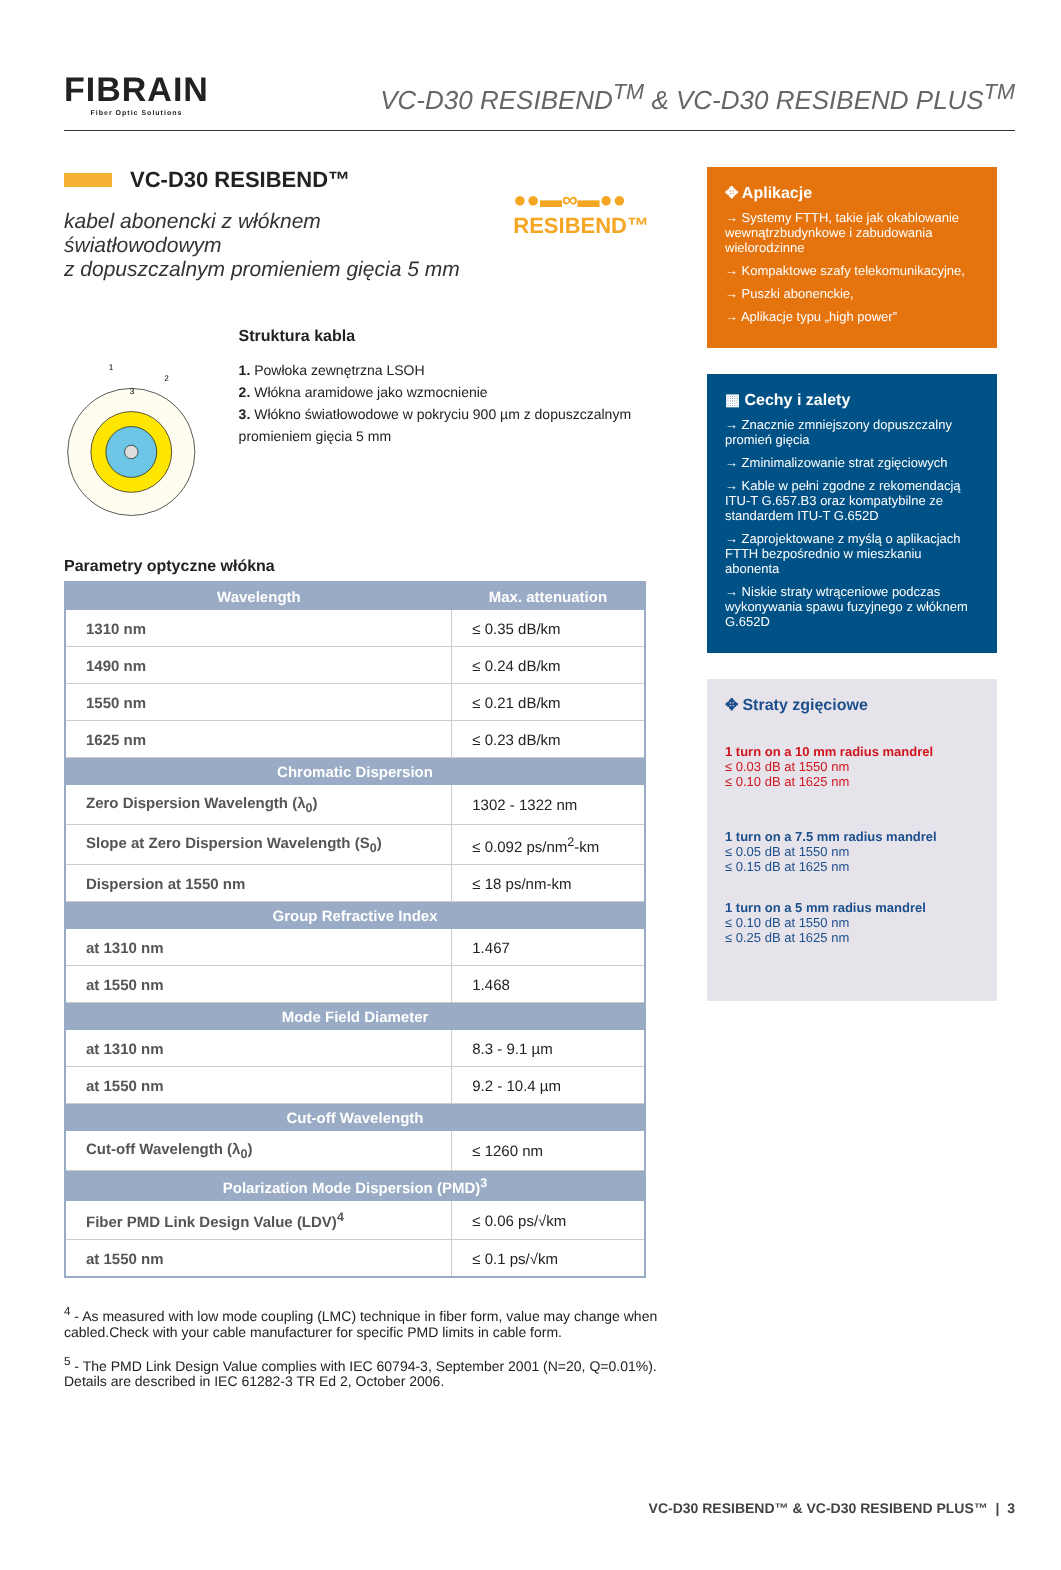FIBRAIN
Fiber Optic Solutions
VC-D30 RESIBEND<sup>TM</sup> & VC-D30 RESIBEND PLUS<sup>TM</sup>
VC-D30 RESIBEND™
kabel abonencki z włóknem światłowodowym
z dopuszczalnym promieniem gięcia 5 mm
●●▬∞▬●●
RESIBEND™
1
3
2
Struktura kabla
1. Powłoka zewnętrzna LSOH
2. Włókna aramidowe jako wzmocnienie
3. Włókno światłowodowe w pokryciu 900 µm z dopuszczalnym promieniem gięcia 5 mm
Parametry optyczne włókna
| Wavelength | Max. attenuation |
| --- | --- |
| 1310 nm | ≤ 0.35 dB/km |
| 1490 nm | ≤ 0.24 dB/km |
| 1550 nm | ≤ 0.21 dB/km |
| 1625 nm | ≤ 0.23 dB/km |
| Chromatic Dispersion | |
| Zero Dispersion Wavelength (λ<sub>0</sub>) | 1302 - 1322 nm |
| Slope at Zero Dispersion Wavelength (S<sub>0</sub>) | ≤ 0.092 ps/nm<sup>2</sup>-km |
| Dispersion at 1550 nm | ≤ 18 ps/nm-km |
| Group Refractive Index | |
| at 1310 nm | 1.467 |
| at 1550 nm | 1.468 |
| Mode Field Diameter | |
| at 1310 nm | 8.3 - 9.1 µm |
| at 1550 nm | 9.2 - 10.4 µm |
| Cut-off Wavelength | |
| Cut-off Wavelength (λ<sub>0</sub>) | ≤ 1260 nm |
| Polarization Mode Dispersion (PMD)<sup>3</sup> | |
| Fiber PMD Link Design Value (LDV)<sup>4</sup> | ≤ 0.06 ps/√km |
| at 1550 nm | ≤ 0.1 ps/√km |
✥ Aplikacje
→ Systemy FTTH, takie jak okablowanie wewnątrzbudynkowe i zabudowania wielorodzinne
→ Kompaktowe szafy telekomunikacyjne,
→ Puszki abonenckie,
→ Aplikacje typu „high power”
▦ Cechy i zalety
→ Znacznie zmniejszony dopuszczalny promień gięcia
→ Zminimalizowanie strat zgięciowych
→ Kable w pełni zgodne z rekomendacją ITU-T G.657.B3 oraz kompatybilne ze standardem ITU-T G.652D
→ Zaprojektowane z myślą o aplikacjach FTTH bezpośrednio w mieszkaniu abonenta
→ Niskie straty wtrąceniowe podczas wykonywania spawu fuzyjnego z włóknem G.652D
✥ Straty zgięciowe
1 turn on a 10 mm radius mandrel
≤ 0.03 dB at 1550 nm
≤ 0.10 dB at 1625 nm
1 turn on a 7.5 mm radius mandrel
≤ 0.05 dB at 1550 nm
≤ 0.15 dB at 1625 nm
1 turn on a 5 mm radius mandrel
≤ 0.10 dB at 1550 nm
≤ 0.25 dB at 1625 nm
<sup>4</sup> - As measured with low mode coupling (LMC) technique in fiber form, value may change when cabled.Check with your cable manufacturer for specific PMD limits in cable form.
<sup>5</sup> - The PMD Link Design Value complies with IEC 60794-3, September 2001 (N=20, Q=0.01%). Details are described in IEC 61282-3 TR Ed 2, October 2006.
VC-D30 RESIBEND™ & VC-D30 RESIBEND PLUS™ | 3